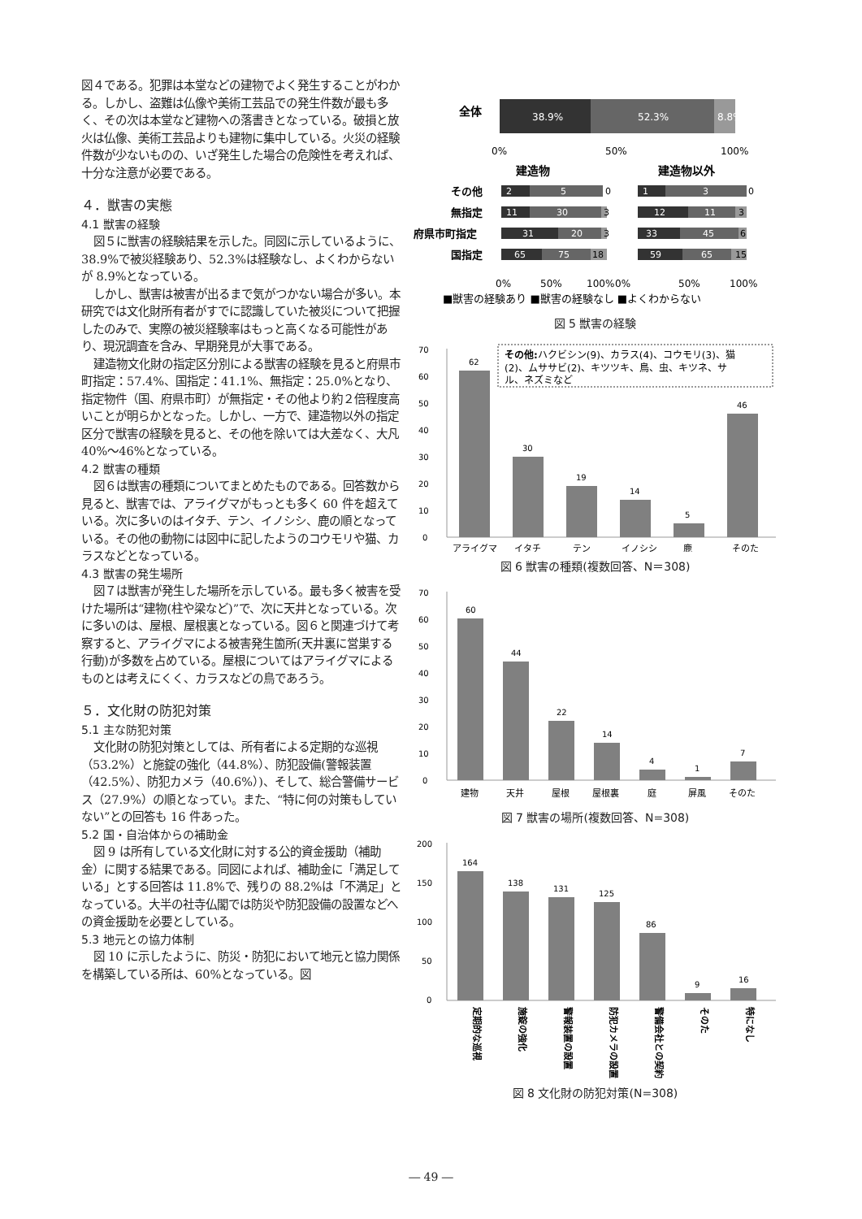図４である。犯罪は本堂などの建物でよく発生することがわかる。しかし、盗難は仏像や美術工芸品での発生件数が最も多く、その次は本堂など建物への落書きとなっている。破損と放火は仏像、美術工芸品よりも建物に集中している。火災の経験件数が少ないものの、いざ発生した場合の危険性を考えれば、十分な注意が必要である。
４．獣害の実態
4.1 獣害の経験
図５に獣害の経験結果を示した。同図に示しているように、38.9%で被災経験あり、52.3%は経験なし、よくわからないが 8.9%となっている。
しかし、獣害は被害が出るまで気がつかない場合が多い。本研究では文化財所有者がすでに認識していた被災について把握したのみで、実際の被災経験率はもっと高くなる可能性があり、現況調査を含み、早期発見が大事である。
建造物文化財の指定区分別による獣害の経験を見ると府県市町指定：57.4%、国指定：41.1%、無指定：25.0%となり、指定物件（国、府県市町）が無指定・その他より約２倍程度高いことが明らかとなった。しかし、一方で、建造物以外の指定区分で獣害の経験を見ると、その他を除いては大差なく、大凡 40%～46%となっている。
4.2 獣害の種類
図６は獣害の種類についてまとめたものである。回答数から見ると、獣害では、アライグマがもっとも多く 60 件を超えている。次に多いのはイタチ、テン、イノシシ、鹿の順となっている。その他の動物には図中に記したようのコウモリや猫、カラスなどとなっている。
4.3 獣害の発生場所
図７は獣害が発生した場所を示している。最も多く被害を受けた場所は“建物(柱や梁など)”で、次に天井となっている。次に多いのは、屋根、屋根裏となっている。図６と関連づけて考察すると、アライグマによる被害発生箇所(天井裏に営巣する行動)が多数を占めている。屋根についてはアライグマによるものとは考えにくく、カラスなどの鳥であろう。
５．文化財の防犯対策
5.1 主な防犯対策
文化財の防犯対策としては、所有者による定期的な巡視（53.2%）と施錠の強化（44.8%）、防犯設備(警報装置（42.5%）、防犯カメラ（40.6%）)、そして、総合警備サービス（27.9%）の順となってい。また、“特に何の対策もしていない”との回答も 16 件あった。
5.2 国・自治体からの補助金
図 9 は所有している文化財に対する公的資金援助（補助金）に関する結果である。同図によれば、補助金に「満足している」とする回答は 11.8%で、残りの 88.2%は「不満足」となっている。大半の社寺仏閣では防災や防犯設備の設置などへの資金援助を必要としている。
5.3 地元との協力体制
図 10 に示したように、防災・防犯において地元と協力関係を構築している所は、60%となっている。図
全体
38.9%
52.3%
8.8%
0%
50%
100%
建造物
建造物以外
その他
無指定
府県市町指定
国指定
2
5
11
30
31
20
65
75
1
3
12
11
33
45
59
65
0
3
3
18
0
3
6
15
0%
50%
100%
0%
50%
100%
■獣害の経験あり ■獣害の経験なし ■よくわからない
図 5 獣害の経験
70
60
50
40
30
20
10
0
62
30
19
14
5
46
アライグマ
イタチ
テン
イノシシ
鹿
そのた
その他:ハクビシン(9)、カラス(4)、コウモリ(3)、猫
(2)、ムササビ(2)、キツツキ、鳥、虫、キツネ、サ
ル、ネズミなど
図 6 獣害の種類(複数回答、N＝308)
70
60
50
40
30
20
10
0
60
44
22
14
4
1
7
建物
天井
屋根
屋根裏
庭
屏風
そのた
図 7 獣害の場所(複数回答、N=308)
200
150
100
50
0
164
138
131
125
86
9
16
定期的な巡視
施錠の強化
警報装置の設置
防犯カメラの設置
警備会社との契約
そのた
特になし
図 8 文化財の防犯対策(N=308)
― 49 ―